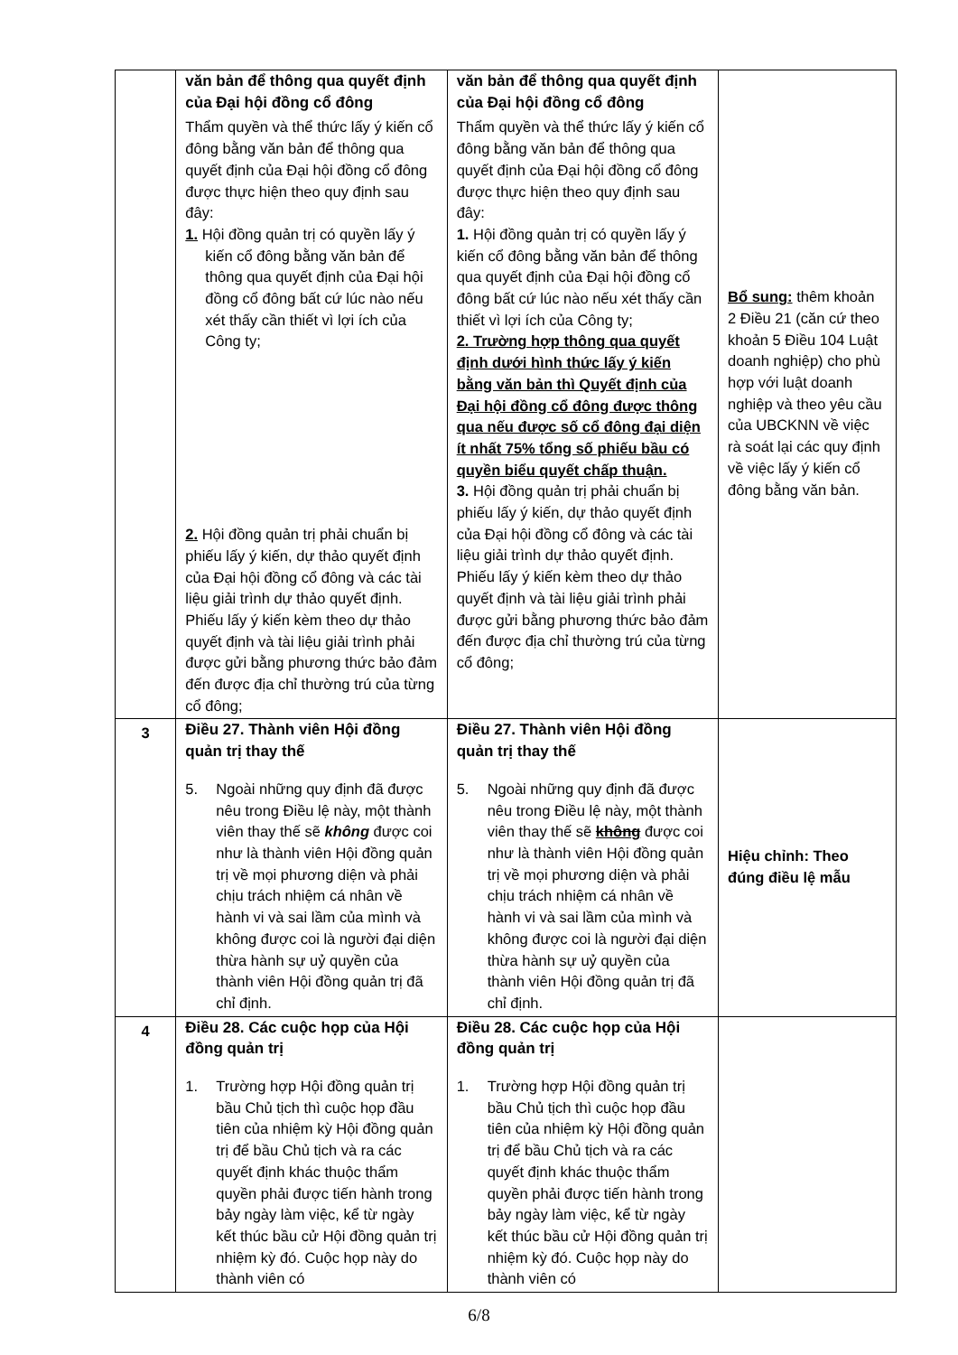| | văn bản để thông qua quyết định của Đại hội đồng cổ đông Thẩm quyền và thể thức lấy ý kiến cổ đông bằng văn bản để thông qua quyết định của Đại hội đồng cổ đông được thực hiện theo quy định sau đây: 1. Hội đồng quản trị có quyền lấy ý kiến cổ đông bằng văn bản để thông qua quyết định của Đại hội đồng cổ đông bất cứ lúc nào nếu xét thấy cần thiết vì lợi ích của Công ty; 2. Hội đồng quản trị phải chuẩn bị phiếu lấy ý kiến, dự thảo quyết định của Đại hội đồng cổ đông và các tài liệu giải trình dự thảo quyết định. Phiếu lấy ý kiến kèm theo dự thảo quyết định và tài liệu giải trình phải được gửi bằng phương thức bảo đảm đến được địa chỉ thường trú của từng cổ đông; | văn bản để thông qua quyết định của Đại hội đồng cổ đông Thẩm quyền và thể thức lấy ý kiến cổ đông bằng văn bản để thông qua quyết định của Đại hội đồng cổ đông được thực hiện theo quy định sau đây: 1. Hội đồng quản trị có quyền lấy ý kiến cổ đông bằng văn bản để thông qua quyết định của Đại hội đồng cổ đông bất cứ lúc nào nếu xét thấy cần thiết vì lợi ích của Công ty; 2. Trường hợp thông qua quyết định dưới hình thức lấy ý kiến bằng văn bản thì Quyết định của Đại hội đồng cổ đông được thông qua nếu được số cổ đông đại diện ít nhất 75% tổng số phiếu bầu có quyền biểu quyết chấp thuận. 3. Hội đồng quản trị phải chuẩn bị phiếu lấy ý kiến, dự thảo quyết định của Đại hội đồng cổ đông và các tài liệu giải trình dự thảo quyết định. Phiếu lấy ý kiến kèm theo dự thảo quyết định và tài liệu giải trình phải được gửi bằng phương thức bảo đảm đến được địa chỉ thường trú của từng cổ đông; | Bổ sung: thêm khoản 2 Điều 21 (căn cứ theo khoản 5 Điều 104 Luật doanh nghiệp) cho phù hợp với luật doanh nghiệp và theo yêu cầu của UBCKNN về việc rà soát lại các quy định về việc lấy ý kiến cổ đông bằng văn bản. |
| 3 | Điều 27. Thành viên Hội đồng quản trị thay thế 5. Ngoài những quy định đã được nêu trong Điều lệ này, một thành viên thay thế sẽ không được coi như là thành viên Hội đồng quản trị về mọi phương diện và phải chịu trách nhiệm cá nhân về hành vi và sai lầm của mình và không được coi là người đại diện thừa hành sự uỷ quyền của thành viên Hội đồng quản trị đã chỉ định. | Điều 27. Thành viên Hội đồng quản trị thay thế 5. Ngoài những quy định đã được nêu trong Điều lệ này, một thành viên thay thế sẽ không được coi như là thành viên Hội đồng quản trị về mọi phương diện và phải chịu trách nhiệm cá nhân về hành vi và sai lầm của mình và không được coi là người đại diện thừa hành sự uỷ quyền của thành viên Hội đồng quản trị đã chỉ định. | Hiệu chỉnh: Theo đúng điều lệ mẫu |
| 4 | Điều 28. Các cuộc họp của Hội đồng quản trị 1. Trường hợp Hội đồng quản trị bầu Chủ tịch thì cuộc họp đầu tiên của nhiệm kỳ Hội đồng quản trị để bầu Chủ tịch và ra các quyết định khác thuộc thẩm quyền phải được tiến hành trong bảy ngày làm việc, kể từ ngày kết thúc bầu cử Hội đồng quản trị nhiệm kỳ đó. Cuộc họp này do thành viên có | Điều 28. Các cuộc họp của Hội đồng quản trị 1. Trường hợp Hội đồng quản trị bầu Chủ tịch thì cuộc họp đầu tiên của nhiệm kỳ Hội đồng quản trị để bầu Chủ tịch và ra các quyết định khác thuộc thẩm quyền phải được tiến hành trong bảy ngày làm việc, kể từ ngày kết thúc bầu cử Hội đồng quản trị nhiệm kỳ đó. Cuộc họp này do thành viên có | |
6/8